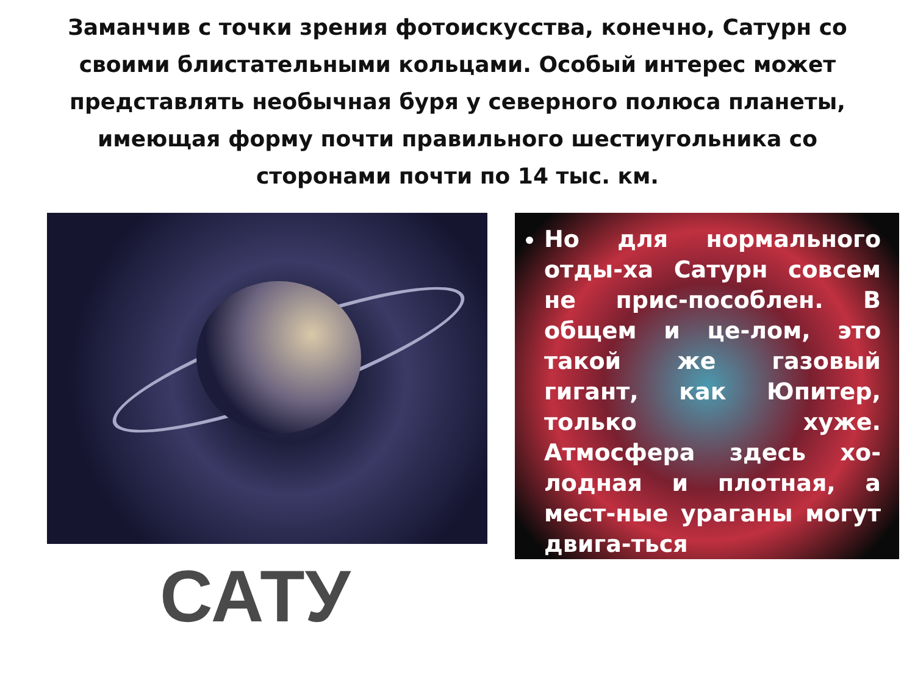Заманчив с точки зрения фотоискусства, конечно, Сатурн со своими блистательными кольцами. Особый интерес может представлять необычная буря у северного полюса планеты, имеющая форму почти правильного шестиугольника со сторонами почти по 14 тыс. км.
САТУ
Но для нормального отды-ха Сатурн совсем не прис-пособлен. В общем и це-лом, это такой же газовый гигант, как Юпитер, только хуже. Атмосфера здесь хо-лодная и плотная, а мест-ные ураганы могут двига-ться